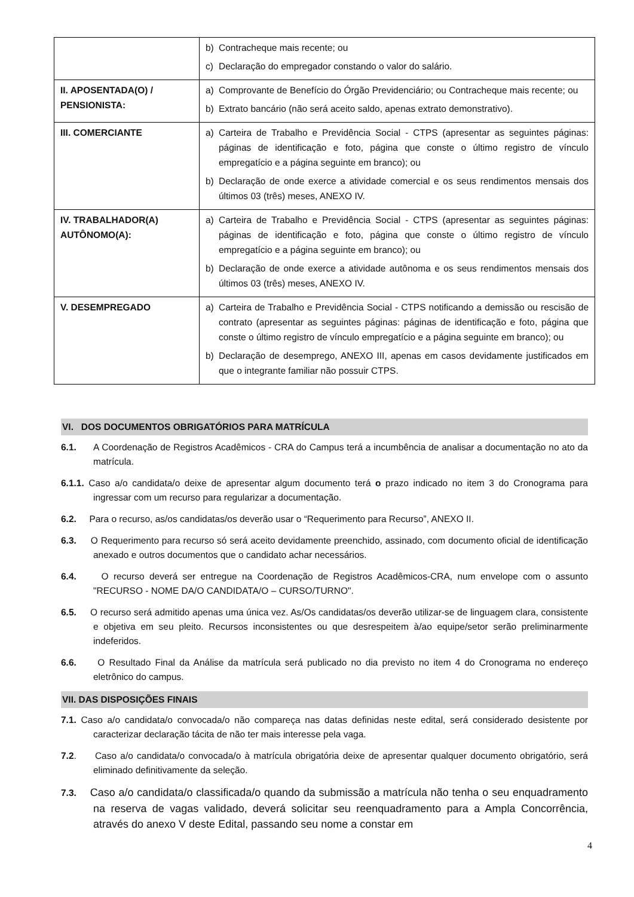| | b) Contracheque mais recente; ou c) Declaração do empregador constando o valor do salário. |
| II. APOSENTADA(O) / PENSIONISTA: | a) Comprovante de Benefício do Órgão Previdenciário; ou Contracheque mais recente; ou b) Extrato bancário (não será aceito saldo, apenas extrato demonstrativo). |
| III. COMERCIANTE | a) Carteira de Trabalho e Previdência Social - CTPS (apresentar as seguintes páginas: páginas de identificação e foto, página que conste o último registro de vínculo empregatício e a página seguinte em branco); ou b) Declaração de onde exerce a atividade comercial e os seus rendimentos mensais dos últimos 03 (três) meses, ANEXO IV. |
| IV. TRABALHADOR(A) AUTÔNOMO(A): | a) Carteira de Trabalho e Previdência Social - CTPS (apresentar as seguintes páginas: páginas de identificação e foto, página que conste o último registro de vínculo empregatício e a página seguinte em branco); ou b) Declaração de onde exerce a atividade autônoma e os seus rendimentos mensais dos últimos 03 (três) meses, ANEXO IV. |
| V. DESEMPREGADO | a) Carteira de Trabalho e Previdência Social - CTPS notificando a demissão ou rescisão de contrato (apresentar as seguintes páginas: páginas de identificação e foto, página que conste o último registro de vínculo empregatício e a página seguinte em branco); ou b) Declaração de desemprego, ANEXO III, apenas em casos devidamente justificados em que o integrante familiar não possuir CTPS. |
VI. DOS DOCUMENTOS OBRIGATÓRIOS PARA MATRÍCULA
6.1. A Coordenação de Registros Acadêmicos - CRA do Campus terá a incumbência de analisar a documentação no ato da matrícula.
6.1.1. Caso a/o candidata/o deixe de apresentar algum documento terá o prazo indicado no item 3 do Cronograma para ingressar com um recurso para regularizar a documentação.
6.2. Para o recurso, as/os candidatas/os deverão usar o “Requerimento para Recurso”, ANEXO II.
6.3. O Requerimento para recurso só será aceito devidamente preenchido, assinado, com documento oficial de identificação anexado e outros documentos que o candidato achar necessários.
6.4. O recurso deverá ser entregue na Coordenação de Registros Acadêmicos-CRA, num envelope com o assunto "RECURSO - NOME DA/O CANDIDATA/O – CURSO/TURNO".
6.5. O recurso será admitido apenas uma única vez. As/Os candidatas/os deverão utilizar-se de linguagem clara, consistente e objetiva em seu pleito. Recursos inconsistentes ou que desrespeitem à/ao equipe/setor serão preliminarmente indeferidos.
6.6. O Resultado Final da Análise da matrícula será publicado no dia previsto no item 4 do Cronograma no endereço eletrônico do campus.
VII. DAS DISPOSIÇÕES FINAIS
7.1. Caso a/o candidata/o convocada/o não compareça nas datas definidas neste edital, será considerado desistente por caracterizar declaração tácita de não ter mais interesse pela vaga.
7.2. Caso a/o candidata/o convocada/o à matrícula obrigatória deixe de apresentar qualquer documento obrigatório, será eliminado definitivamente da seleção.
7.3. Caso a/o candidata/o classificada/o quando da submissão a matrícula não tenha o seu enquadramento na reserva de vagas validado, deverá solicitar seu reenquadramento para a Ampla Concorrência, através do anexo V deste Edital, passando seu nome a constar em
4